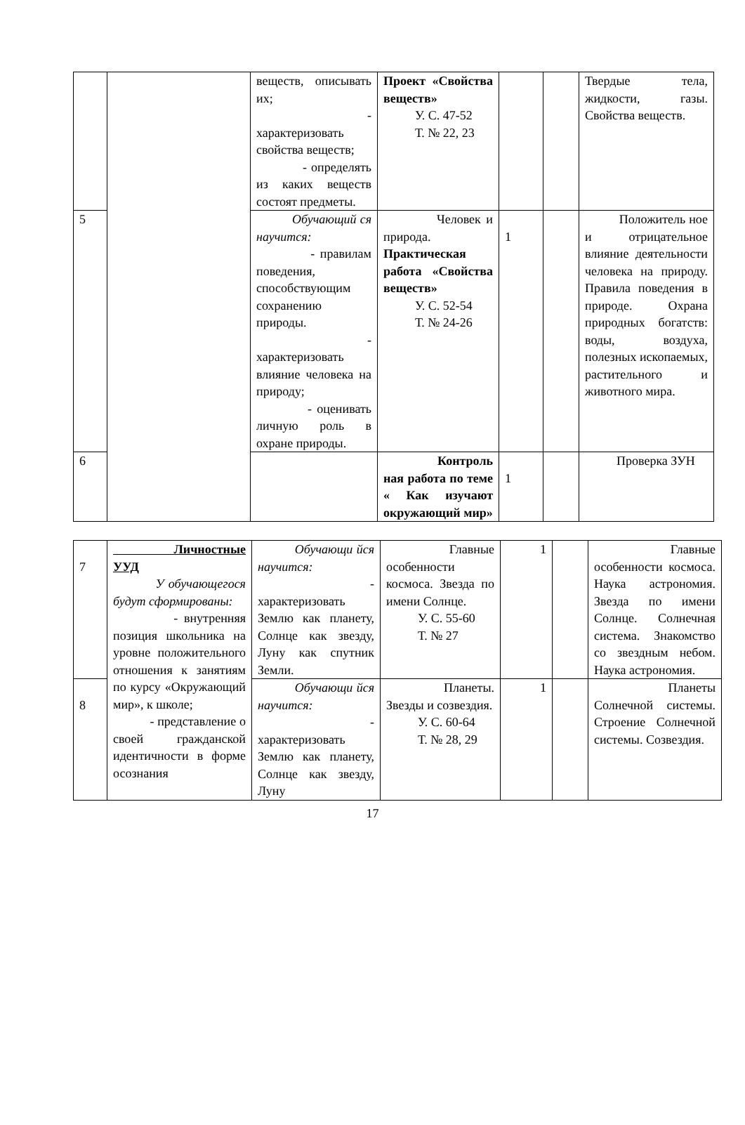| | | веществ, описывать их; - характеризовать свойства веществ; - определять из каких веществ состоят предметы. | Проект «Свойства веществ» У. С. 47-52 Т. № 22, 23 | | | Твердые тела, жидкости, газы. Свойства веществ. |
| 5 | | Обучающий ся научится: - правилам поведения, способствующим сохранению природы. - характеризовать влияние человека на природу; - оценивать личную роль в охране природы. | Человек и природа. Практическая работа «Свойства веществ» У. С. 52-54 Т. № 24-26 | 1 | | Положитель ное и отрицательное влияние деятельности человека на природу. Правила поведения в природе. Охрана природных богатств: воды, воздуха, полезных ископаемых, растительного и животного мира. |
| 6 | | | Контроль ная работа по теме « Как изучают окружающий мир» | 1 | | Проверка ЗУН |
| 7 | Личностные УУД У обучающегося будут сформированы: - внутренняя позиция школьника на уровне положительного отношения к занятиям по курсу «Окружающий мир», к школе; - представление о своей гражданской идентичности в форме осознания | Обучающи йся научится: - характеризовать Землю как планету, Солнце как звезду, Луну как спутник Земли. | Главные особенности космоса. Звезда по имени Солнце. У. С. 55-60 Т. № 27 | 1 | | Главные особенности космоса. Наука астрономия. Звезда по имени Солнце. Солнечная система. Знакомство со звездным небом. Наука астрономия. |
| 8 | | Обучающи йся научится: - характеризовать Землю как планету, Солнце как звезду, Луну | Планеты. Звезды и созвездия. У. С. 60-64 Т. № 28, 29 | 1 | | Планеты Солнечной системы. Строение Солнечной системы. Созвездия. |
17